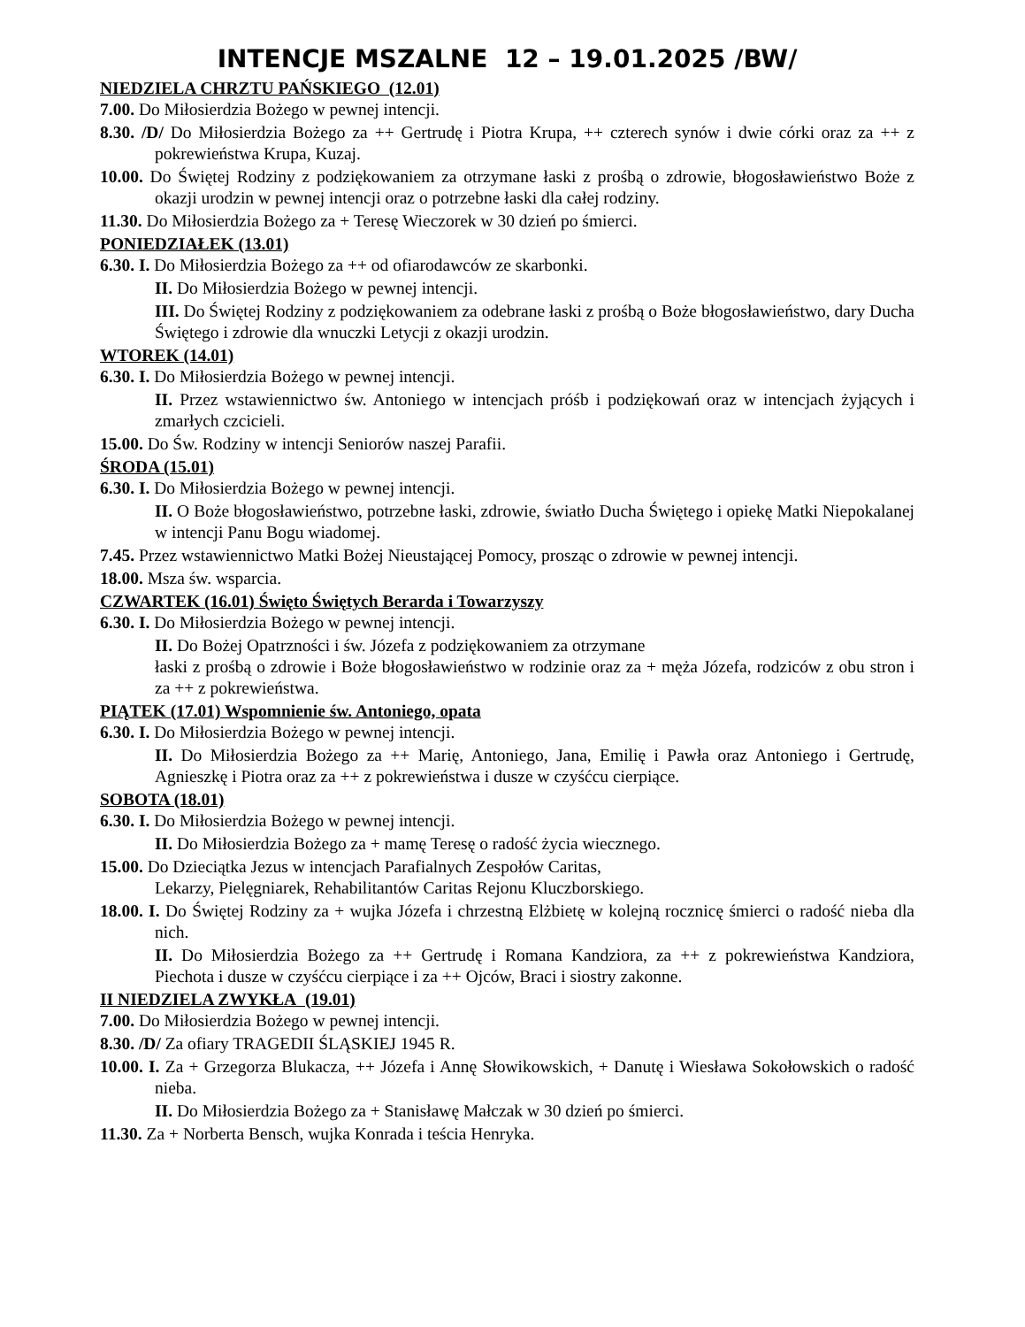INTENCJE MSZALNE 12 – 19.01.2025 /BW/
NIEDZIELA CHRZTU PAŃSKIEGO (12.01)
7.00. Do Miłosierdzia Bożego w pewnej intencji.
8.30. /D/ Do Miłosierdzia Bożego za ++ Gertrudę i Piotra Krupa, ++ czterech synów i dwie córki oraz za ++ z pokrewieństwa Krupa, Kuzaj.
10.00. Do Świętej Rodziny z podziękowaniem za otrzymane łaski z prośbą o zdrowie, błogosławieństwo Boże z okazji urodzin w pewnej intencji oraz o potrzebne łaski dla całej rodziny.
11.30. Do Miłosierdzia Bożego za + Teresę Wieczorek w 30 dzień po śmierci.
PONIEDZIAŁEK (13.01)
6.30. I. Do Miłosierdzia Bożego za ++ od ofiarodawców ze skarbonki.
II. Do Miłosierdzia Bożego w pewnej intencji.
III. Do Świętej Rodziny z podziękowaniem za odebrane łaski z prośbą o Boże błogosławieństwo, dary Ducha Świętego i zdrowie dla wnuczki Letycji z okazji urodzin.
WTOREK (14.01)
6.30. I. Do Miłosierdzia Bożego w pewnej intencji.
II. Przez wstawiennictwo św. Antoniego w intencjach próśb i podziękowań oraz w intencjach żyjących i zmarłych czcicieli.
15.00. Do Św. Rodziny w intencji Seniorów naszej Parafii.
ŚRODA (15.01)
6.30. I. Do Miłosierdzia Bożego w pewnej intencji.
II. O Boże błogosławieństwo, potrzebne łaski, zdrowie, światło Ducha Świętego i opiekę Matki Niepokalanej w intencji Panu Bogu wiadomej.
7.45. Przez wstawiennictwo Matki Bożej Nieustającej Pomocy, prosząc o zdrowie w pewnej intencji.
18.00. Msza św. wsparcia.
CZWARTEK (16.01) Święto Świętych Berarda i Towarzyszy
6.30. I. Do Miłosierdzia Bożego w pewnej intencji.
II. Do Bożej Opatrzności i św. Józefa z podziękowaniem za otrzymane
łaski z prośbą o zdrowie i Boże błogosławieństwo w rodzinie oraz za + męża Józefa, rodziców z obu stron i za ++ z pokrewieństwa.
PIĄTEK (17.01) Wspomnienie św. Antoniego, opata
6.30. I. Do Miłosierdzia Bożego w pewnej intencji.
II. Do Miłosierdzia Bożego za ++ Marię, Antoniego, Jana, Emilię i Pawła oraz Antoniego i Gertrudę, Agnieszkę i Piotra oraz za ++ z pokrewieństwa i dusze w czyśćcu cierpiące.
SOBOTA (18.01)
6.30. I. Do Miłosierdzia Bożego w pewnej intencji.
II. Do Miłosierdzia Bożego za + mamę Teresę o radość życia wiecznego.
15.00. Do Dzieciątka Jezus w intencjach Parafialnych Zespołów Caritas,
Lekarzy, Pielęgniarek, Rehabilitantów Caritas Rejonu Kluczborskiego.
18.00. I. Do Świętej Rodziny za + wujka Józefa i chrzestną Elżbietę w kolejną rocznicę śmierci o radość nieba dla nich.
II. Do Miłosierdzia Bożego za ++ Gertrudę i Romana Kandziora, za ++ z pokrewieństwa Kandziora, Piechota i dusze w czyśćcu cierpiące i za ++ Ojców, Braci i siostry zakonne.
II NIEDZIELA ZWYKŁA (19.01)
7.00. Do Miłosierdzia Bożego w pewnej intencji.
8.30. /D/ Za ofiary TRAGEDII ŚLĄSKIEJ 1945 R.
10.00. I. Za + Grzegorza Blukacza, ++ Józefa i Annę Słowikowskich, + Danutę i Wiesława Sokołowskich o radość nieba.
II. Do Miłosierdzia Bożego za + Stanisławę Małczak w 30 dzień po śmierci.
11.30. Za + Norberta Bensch, wujka Konrada i teścia Henryka.